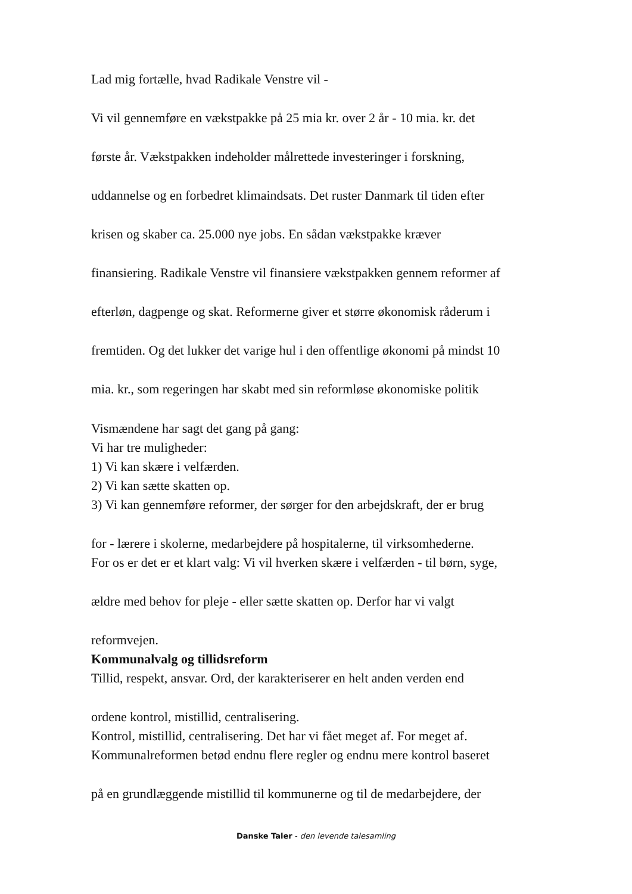Lad mig fortælle, hvad Radikale Venstre vil -
Vi vil gennemføre en vækstpakke på 25 mia kr. over 2 år - 10 mia. kr. det
første år. Vækstpakken indeholder målrettede investeringer i forskning,
uddannelse og en forbedret klimaindsats. Det ruster Danmark til tiden efter
krisen og skaber ca. 25.000 nye jobs. En sådan vækstpakke kræver
finansiering. Radikale Venstre vil finansiere vækstpakken gennem reformer af
efterløn, dagpenge og skat. Reformerne giver et større økonomisk råderum i
fremtiden. Og det lukker det varige hul i den offentlige økonomi på mindst 10
mia. kr., som regeringen har skabt med sin reformløse økonomiske politik
Vismændene har sagt det gang på gang:
Vi har tre muligheder:
1) Vi kan skære i velfærden.
2) Vi kan sætte skatten op.
3) Vi kan gennemføre reformer, der sørger for den arbejdskraft, der er brug
for - lærere i skolerne, medarbejdere på hospitalerne, til virksomhederne.
For os er det er et klart valg: Vi vil hverken skære i velfærden - til børn, syge,
ældre med behov for pleje - eller sætte skatten op. Derfor har vi valgt
reformvejen.
Kommunalvalg og tillidsreform
Tillid, respekt, ansvar. Ord, der karakteriserer en helt anden verden end
ordene kontrol, mistillid, centralisering.
Kontrol, mistillid, centralisering. Det har vi fået meget af. For meget af.
Kommunalreformen betød endnu flere regler og endnu mere kontrol baseret
på en grundlæggende mistillid til kommunerne og til de medarbejdere, der
Danske Taler - den levende talesamling